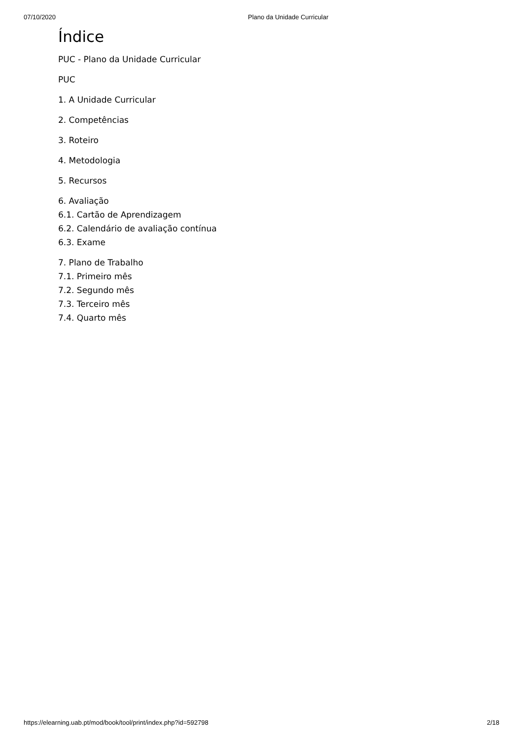07/10/2020 Plano da Unidade Curricular
Índice
PUC - Plano da Unidade Curricular
PUC
1. A Unidade Curricular
2. Competências
3. Roteiro
4. Metodologia
5. Recursos
6. Avaliação
6.1. Cartão de Aprendizagem
6.2. Calendário de avaliação contínua
6.3. Exame
7. Plano de Trabalho
7.1. Primeiro mês
7.2. Segundo mês
7.3. Terceiro mês
7.4. Quarto mês
https://elearning.uab.pt/mod/book/tool/print/index.php?id=592798 2/18